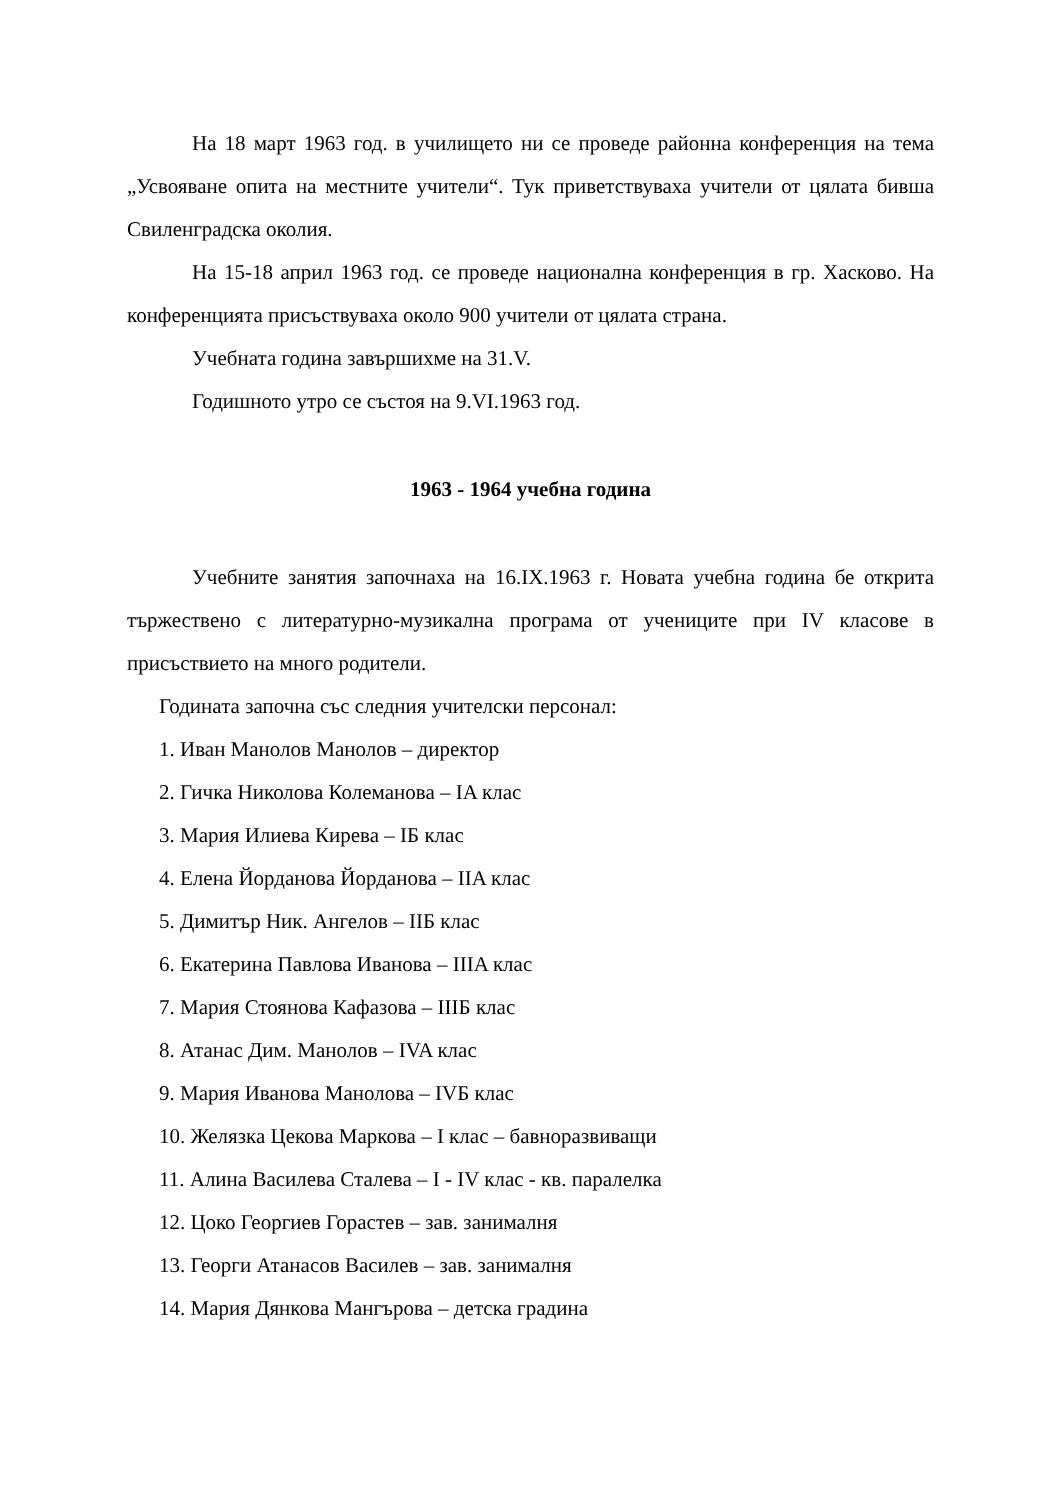На 18 март 1963 год. в училището ни се проведе районна конференция на тема „Усвояване опита на местните учители“. Тук приветствуваха учители от цялата бивша Свиленградска околия.
На 15-18 април 1963 год. се проведе национална конференция в гр. Хасково. На конференцията присъствуваха около 900 учители от цялата страна.
Учебната година завършихме на 31.V.
Годишното утро се състоя на 9.VI.1963 год.
1963 - 1964 учебна година
Учебните занятия започнаха на 16.IX.1963 г. Новата учебна година бе открита тържествено с литературно-музикална програма от учениците при IV класове в присъствието на много родители.
Годината започна със следния учителски персонал:
1. Иван Манолов Манолов – директор
2. Гичка Николова Колеманова – IA клас
3. Мария Илиева Кирева – IБ клас
4. Елена Йорданова Йорданова – IIA клас
5. Димитър Ник. Ангелов – IIБ клас
6. Екатерина Павлова Иванова – IIIA клас
7. Мария Стоянова Кафазова – IIIБ клас
8. Атанас Дим. Манолов – IVA клас
9. Мария Иванова Манолова – IVБ клас
10. Желязка Цекова Маркова – I клас – бавноразвиващи
11. Алина Василева Сталева – I - IV клас - кв. паралелка
12. Цоко Георгиев Горастев – зав. занималня
13. Георги Атанасов Василев – зав. занималня
14. Мария Дянкова Мангърова – детска градина